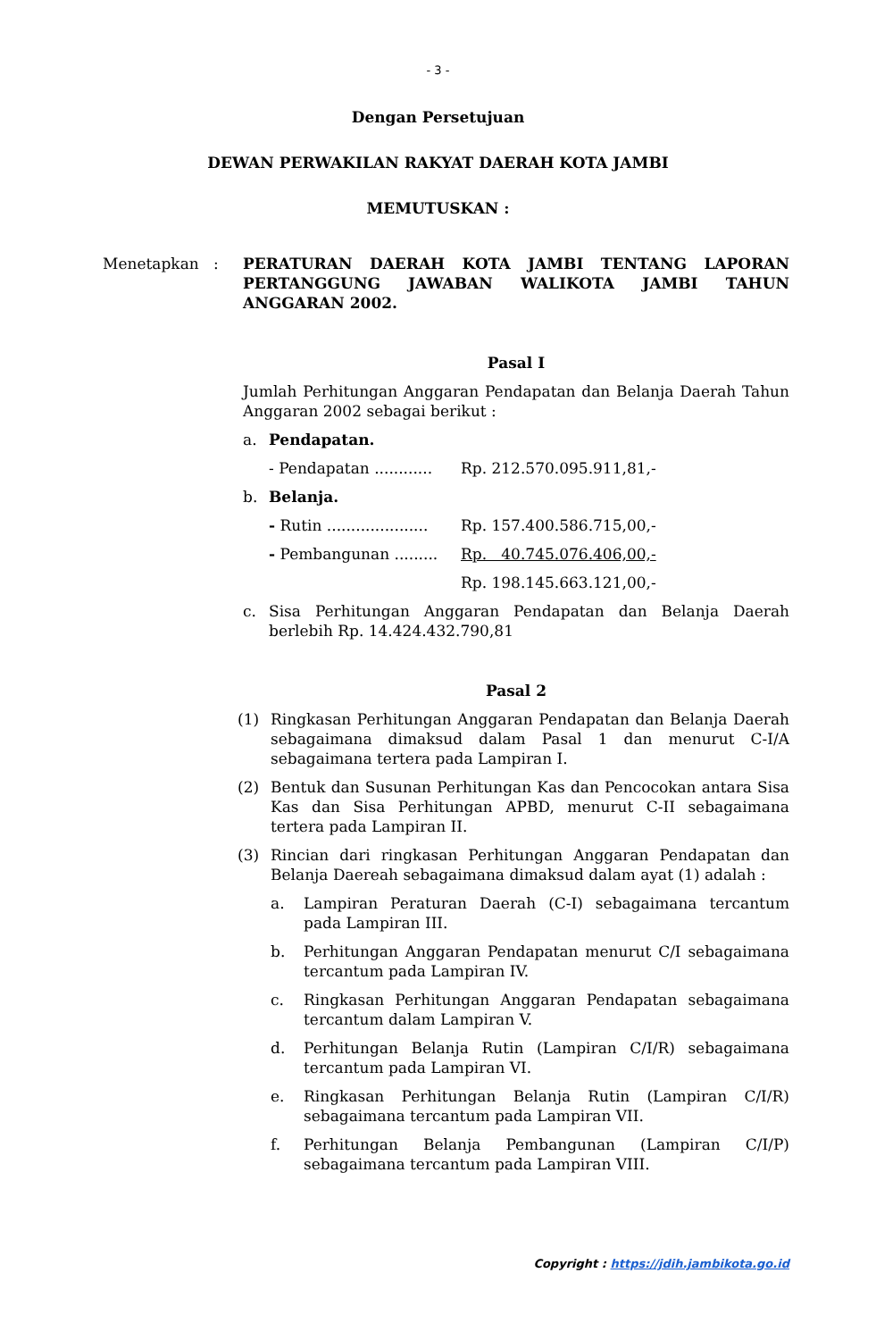- 3 -
Dengan Persetujuan
DEWAN PERWAKILAN RAKYAT DAERAH KOTA JAMBI
MEMUTUSKAN :
Menetapkan : PERATURAN DAERAH KOTA JAMBI TENTANG LAPORAN PERTANGGUNG JAWABAN WALIKOTA JAMBI TAHUN ANGGARAN 2002.
Pasal I
Jumlah Perhitungan Anggaran Pendapatan dan Belanja Daerah Tahun Anggaran 2002 sebagai berikut :
a. Pendapatan.
- Pendapatan ............ Rp. 212.570.095.911,81,-
b. Belanja.
- Rutin ..................... Rp. 157.400.586.715,00,-
- Pembangunan ......... Rp. 40.745.076.406,00,-
Rp. 198.145.663.121,00,-
c. Sisa Perhitungan Anggaran Pendapatan dan Belanja Daerah berlebih Rp. 14.424.432.790,81
Pasal 2
(1) Ringkasan Perhitungan Anggaran Pendapatan dan Belanja Daerah sebagaimana dimaksud dalam Pasal 1 dan menurut C-I/A sebagaimana tertera pada Lampiran I.
(2) Bentuk dan Susunan Perhitungan Kas dan Pencocokan antara Sisa Kas dan Sisa Perhitungan APBD, menurut C-II sebagaimana tertera pada Lampiran II.
(3) Rincian dari ringkasan Perhitungan Anggaran Pendapatan dan Belanja Daereah sebagaimana dimaksud dalam ayat (1) adalah :
a. Lampiran Peraturan Daerah (C-I) sebagaimana tercantum pada Lampiran III.
b. Perhitungan Anggaran Pendapatan menurut C/I sebagaimana tercantum pada Lampiran IV.
c. Ringkasan Perhitungan Anggaran Pendapatan sebagaimana tercantum dalam Lampiran V.
d. Perhitungan Belanja Rutin (Lampiran C/I/R) sebagaimana tercantum pada Lampiran VI.
e. Ringkasan Perhitungan Belanja Rutin (Lampiran C/I/R) sebagaimana tercantum pada Lampiran VII.
f. Perhitungan Belanja Pembangunan (Lampiran C/I/P) sebagaimana tercantum pada Lampiran VIII.
Copyright : https://jdih.jambikota.go.id